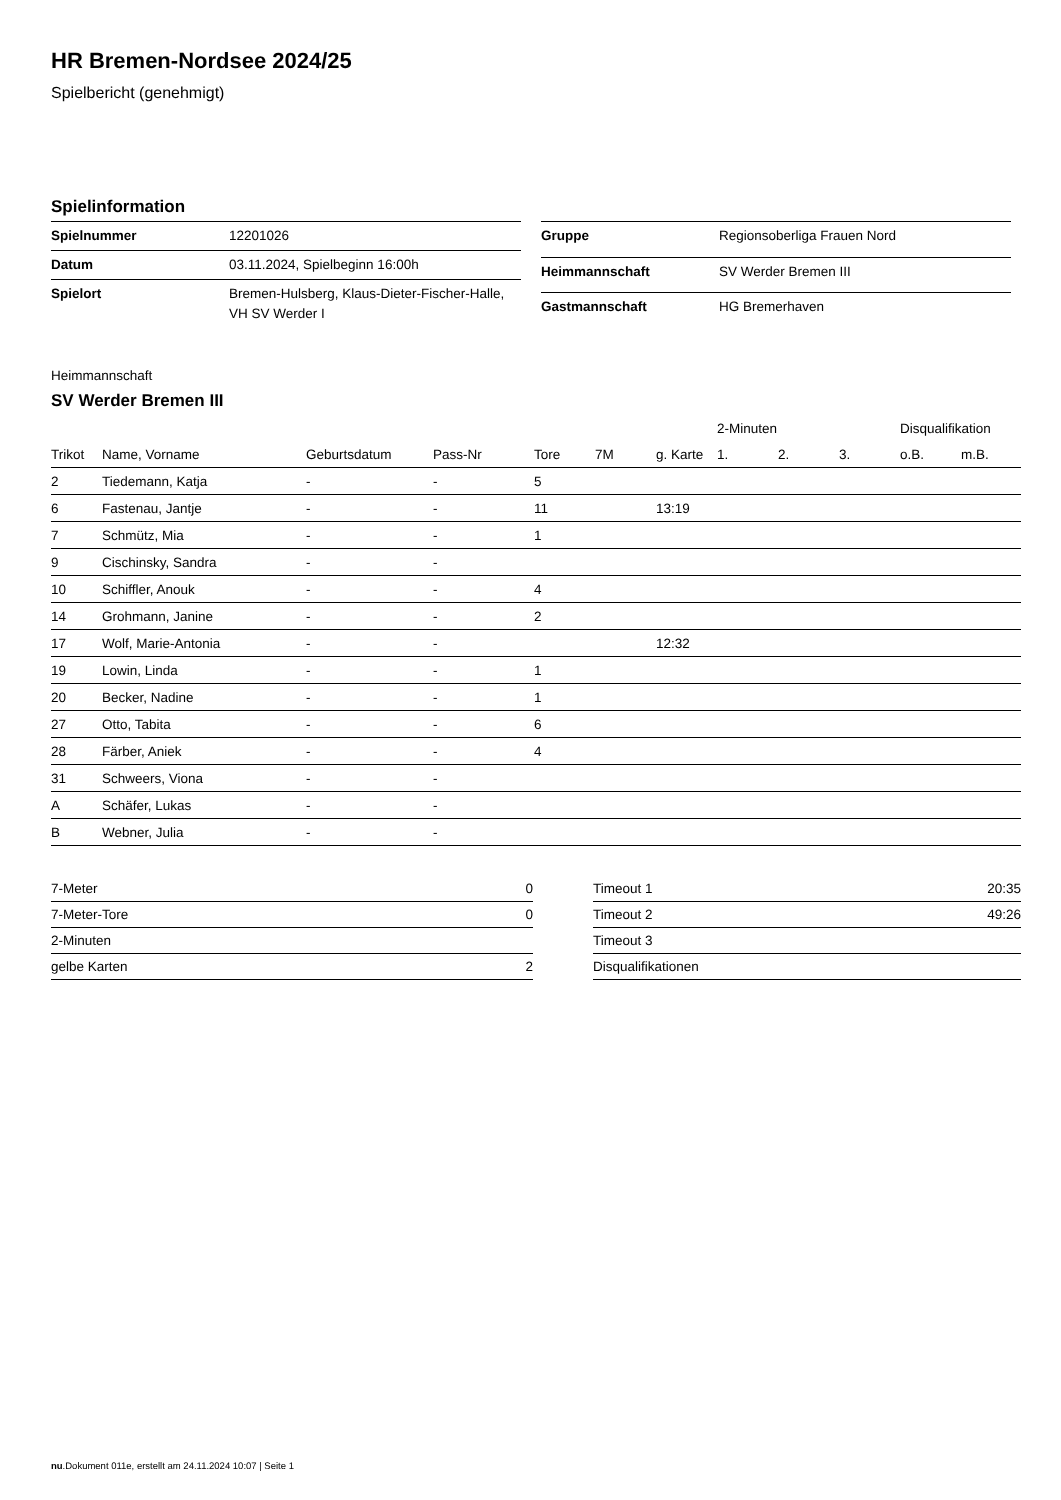HR Bremen-Nordsee 2024/25
Spielbericht (genehmigt)
Spielinformation
| Spielnummer | 12201026 |
| Datum | 03.11.2024, Spielbeginn 16:00h |
| Spielort | Bremen-Hulsberg, Klaus-Dieter-Fischer-Halle, VH SV Werder I |
| Gruppe | Regionsoberliga Frauen Nord |
| Heimmannschaft | SV Werder Bremen III |
| Gastmannschaft | HG Bremerhaven |
Heimmannschaft
SV Werder Bremen III
| | | | | | | | 2-Minuten | | | Disqualifikation | |
| --- | --- | --- | --- | --- | --- | --- | --- | --- | --- | --- | --- |
| Trikot | Name, Vorname | Geburtsdatum | Pass-Nr | Tore | 7M | g. Karte | 1. | 2. | 3. | o.B. | m.B. |
| 2 | Tiedemann, Katja | - | - | 5 | | | | | | | |
| 6 | Fastenau, Jantje | - | - | 11 | | 13:19 | | | | | |
| 7 | Schmütz, Mia | - | - | 1 | | | | | | | |
| 9 | Cischinsky, Sandra | - | - | | | | | | | | |
| 10 | Schiffler, Anouk | - | - | 4 | | | | | | | |
| 14 | Grohmann, Janine | - | - | 2 | | | | | | | |
| 17 | Wolf, Marie-Antonia | - | - | | | 12:32 | | | | | |
| 19 | Lowin, Linda | - | - | 1 | | | | | | | |
| 20 | Becker, Nadine | - | - | 1 | | | | | | | |
| 27 | Otto, Tabita | - | - | 6 | | | | | | | |
| 28 | Färber, Aniek | - | - | 4 | | | | | | | |
| 31 | Schweers, Viona | - | - | | | | | | | | |
| A | Schäfer, Lukas | - | - | | | | | | | | |
| B | Webner, Julia | - | - | | | | | | | | |
| 7-Meter | 0 |
| 7-Meter-Tore | 0 |
| 2-Minuten | |
| gelbe Karten | 2 |
| Timeout 1 | 20:35 |
| Timeout 2 | 49:26 |
| Timeout 3 | |
| Disqualifikationen | |
nu.Dokument 011e, erstellt am 24.11.2024 10:07 | Seite 1